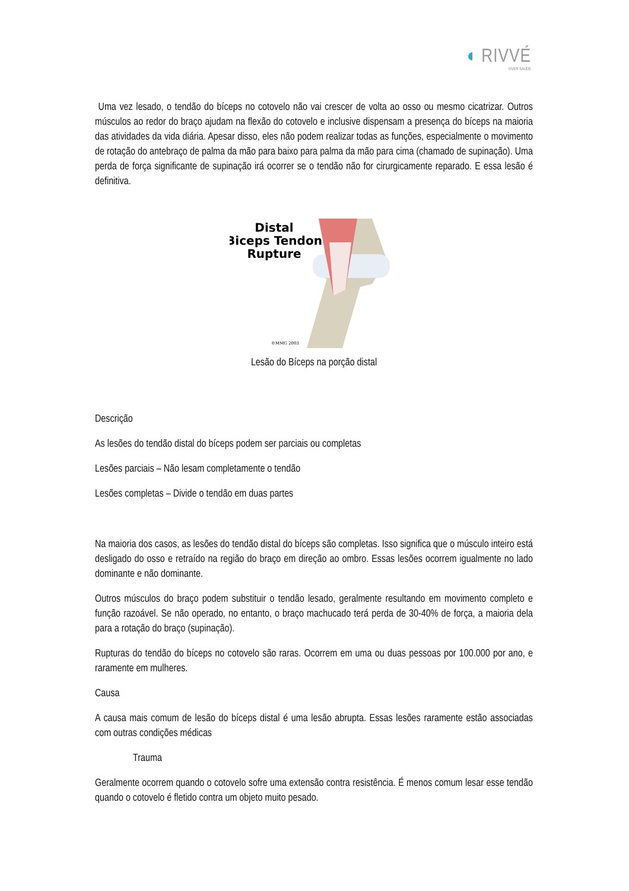◖ RIVVÉ
VIVER SAÚDE
Uma vez lesado, o tendão do bíceps no cotovelo não vai crescer de volta ao osso ou mesmo cicatrizar. Outros músculos ao redor do braço ajudam na flexão do cotovelo e inclusive dispensam a presença do bíceps na maioria das atividades da vida diária. Apesar disso, eles não podem realizar todas as funções, especialmente o movimento de rotação do antebraço de palma da mão para baixo para palma da mão para cima (chamado de supinação). Uma perda de força significante de supinação irá ocorrer se o tendão não for cirurgicamente reparado. E essa lesão é definitiva.
Distal
Biceps Tendon
Rupture
©MMG 2003
Lesão do Bíceps na porção distal
Descrição
As lesões do tendão distal do bíceps podem ser parciais ou completas
Lesões parciais – Não lesam completamente o tendão
Lesões completas – Divide o tendão em duas partes
Na maioria dos casos, as lesões do tendão distal do bíceps são completas. Isso significa que o músculo inteiro está desligado do osso e retraído na região do braço em direção ao ombro. Essas lesões ocorrem igualmente no lado dominante e não dominante.
Outros músculos do braço podem substituir o tendão lesado, geralmente resultando em movimento completo e função razoável. Se não operado, no entanto, o braço machucado terá perda de 30-40% de força, a maioria dela para a rotação do braço (supinação).
Rupturas do tendão do bíceps no cotovelo são raras. Ocorrem em uma ou duas pessoas por 100.000 por ano, e raramente em mulheres.
Causa
A causa mais comum de lesão do bíceps distal é uma lesão abrupta. Essas lesões raramente estão associadas com outras condições médicas
Trauma
Geralmente ocorrem quando o cotovelo sofre uma extensão contra resistência. É menos comum lesar esse tendão quando o cotovelo é fletido contra um objeto muito pesado.